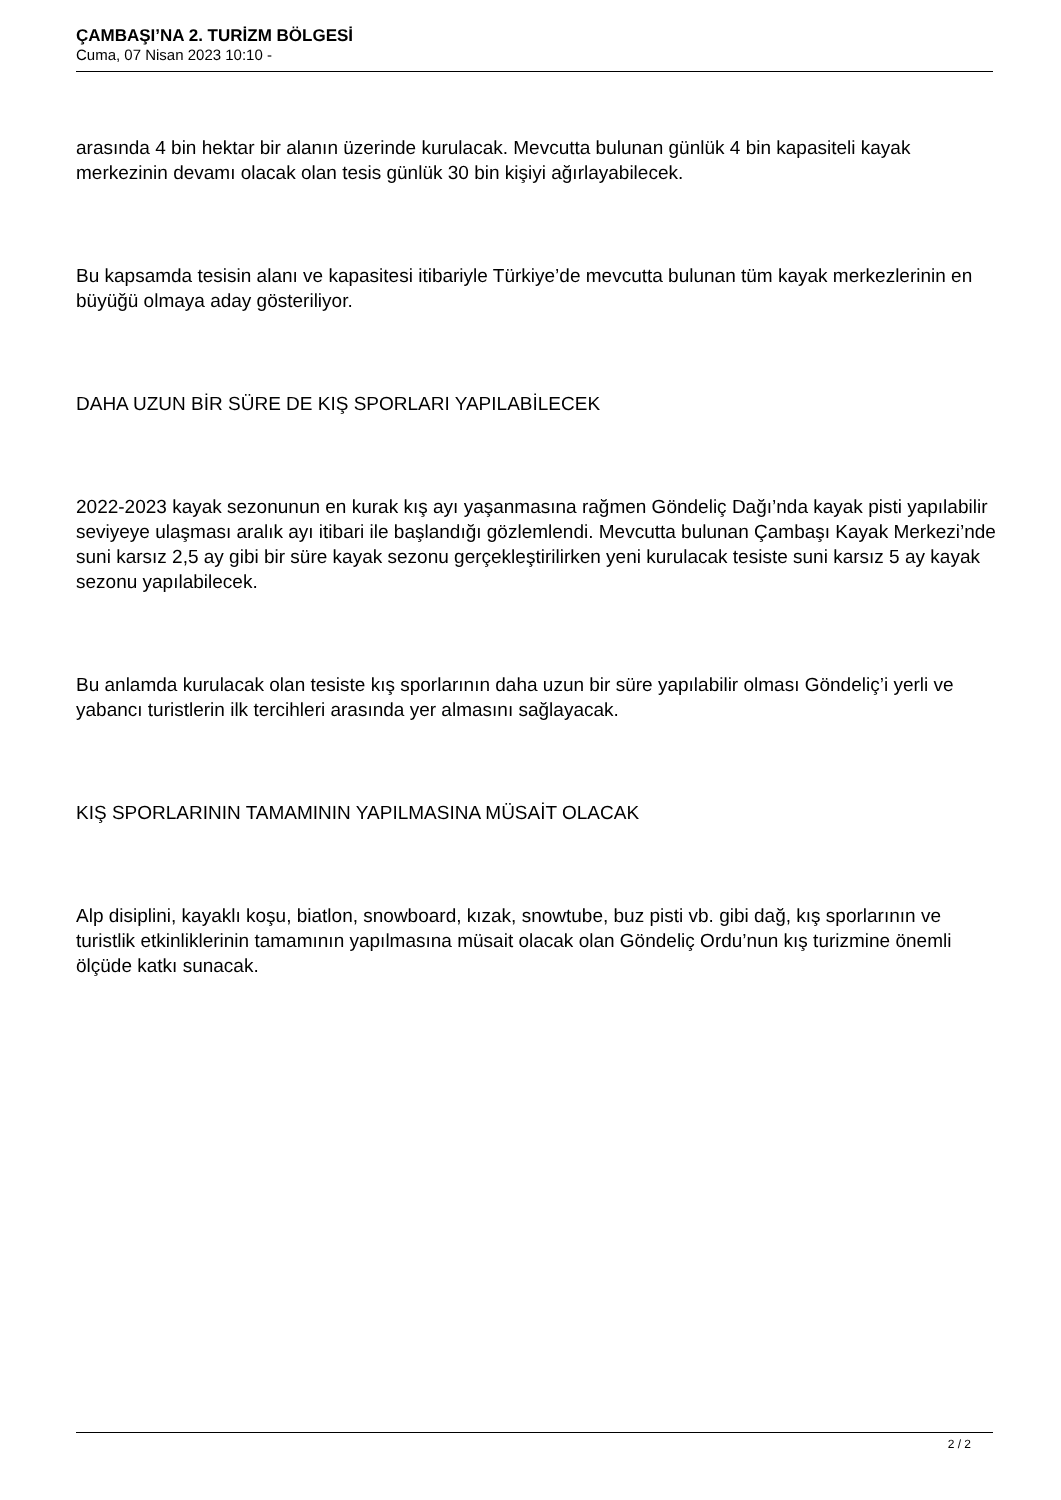ÇAMBAŞI’NA 2. TURİZM BÖLGESİ
Cuma, 07 Nisan 2023 10:10 -
arasında 4 bin hektar bir alanın üzerinde kurulacak. Mevcutta bulunan günlük 4 bin kapasiteli kayak merkezinin devamı olacak olan tesis günlük 30 bin kişiyi ağırlayabilecek.
Bu kapsamda tesisin alanı ve kapasitesi itibariyle Türkiye’de mevcutta bulunan tüm kayak merkezlerinin en büyüğü olmaya aday gösteriliyor.
DAHA UZUN BİR SÜRE DE KIŞ SPORLARI YAPILABİLECEK
2022-2023 kayak sezonunun en kurak kış ayı yaşanmasına rağmen Göndeliç Dağı’nda kayak pisti yapılabilir seviyeye ulaşması aralık ayı itibari ile başlandığı gözlemlendi. Mevcutta bulunan Çambaşı Kayak Merkezi’nde suni karsız 2,5 ay gibi bir süre kayak sezonu gerçekleştirilirken yeni kurulacak tesiste suni karsız 5 ay kayak sezonu yapılabilecek.
Bu anlamda kurulacak olan tesiste kış sporlarının daha uzun bir süre yapılabilir olması Göndeliç’i yerli ve yabancı turistlerin ilk tercihleri arasında yer almasını sağlayacak.
KIŞ SPORLARININ TAMAMININ YAPILMASINA MÜSAİT OLACAK
Alp disiplini, kayaklı koşu, biatlon, snowboard, kızak, snowtube, buz pisti vb. gibi dağ, kış sporlarının ve turistlik etkinliklerinin tamamının yapılmasına müsait olacak olan Göndeliç Ordu’nun kış turizmine önemli ölçüde katkı sunacak.
2 / 2